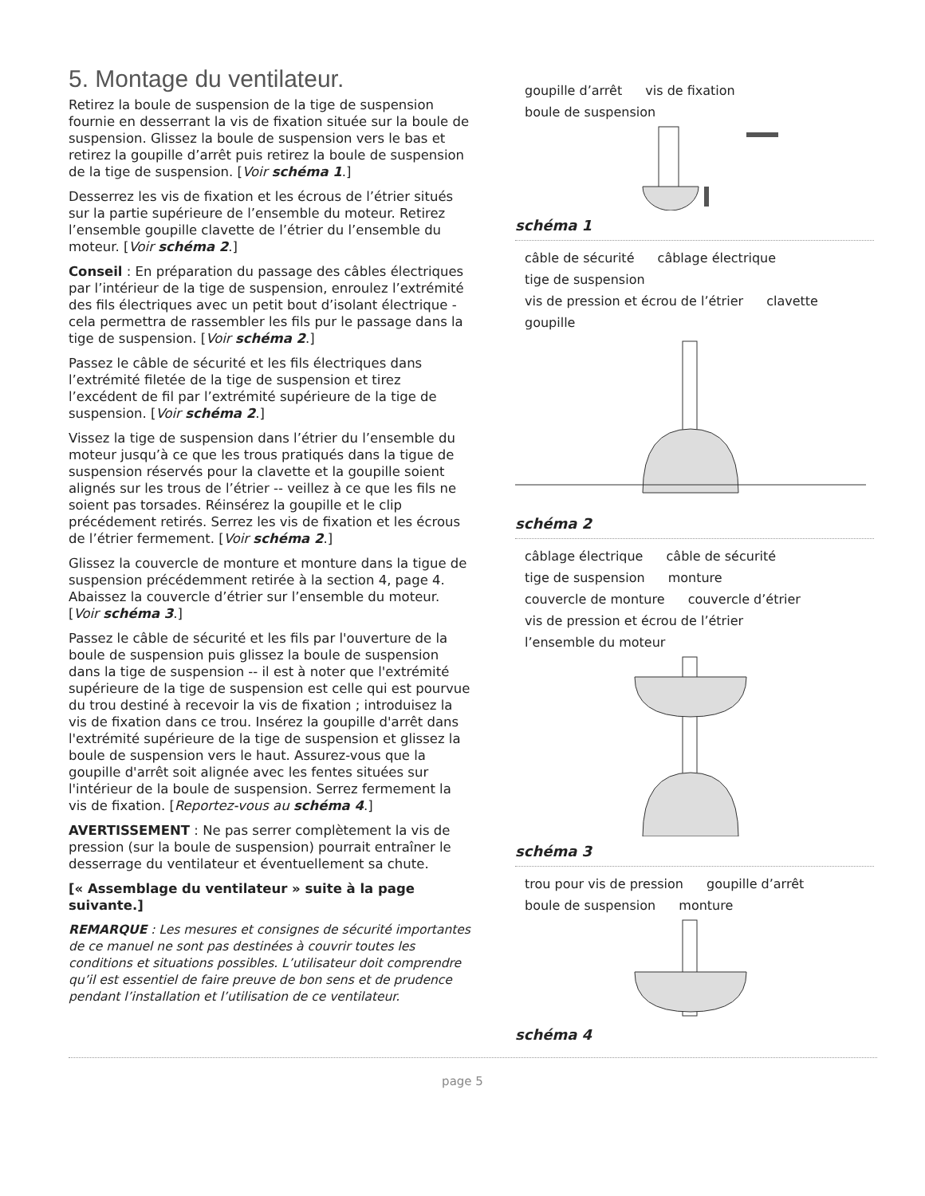5. Montage du ventilateur.
Retirez la boule de suspension de la tige de suspension fournie en desserrant la vis de fixation située sur la boule de suspension. Glissez la boule de suspension vers le bas et retirez la goupille d’arrêt puis retirez la boule de suspension de la tige de suspension. [Voir schéma 1.]
Desserrez les vis de fixation et les écrous de l’étrier situés sur la partie supérieure de l’ensemble du moteur. Retirez l’ensemble goupille clavette de l’étrier du l’ensemble du moteur. [Voir schéma 2.]
Conseil : En préparation du passage des câbles électriques par l’intérieur de la tige de suspension, enroulez l’extrémité des fils électriques avec un petit bout d’isolant électrique - cela permettra de rassembler les fils pur le passage dans la tige de suspension. [Voir schéma 2.]
Passez le câble de sécurité et les fils électriques dans l’extrémité filetée de la tige de suspension et tirez l’excédent de fil par l’extrémité supérieure de la tige de suspension. [Voir schéma 2.]
Vissez la tige de suspension dans l’étrier du l’ensemble du moteur jusqu’à ce que les trous pratiqués dans la tigue de suspension réservés pour la clavette et la goupille soient alignés sur les trous de l’étrier -- veillez à ce que les fils ne soient pas torsades. Réinsérez la goupille et le clip précédement retirés. Serrez les vis de fixation et les écrous de l’étrier fermement. [Voir schéma 2.]
Glissez la couvercle de monture et monture dans la tigue de suspension précédemment retirée à la section 4, page 4. Abaissez la couvercle d’étrier sur l’ensemble du moteur. [Voir schéma 3.]
Passez le câble de sécurité et les fils par l'ouverture de la boule de suspension puis glissez la boule de suspension dans la tige de suspension -- il est à noter que l'extrémité supérieure de la tige de suspension est celle qui est pourvue du trou destiné à recevoir la vis de fixation ; introduisez la vis de fixation dans ce trou. Insérez la goupille d'arrêt dans l'extrémité supérieure de la tige de suspension et glissez la boule de suspension vers le haut. Assurez-vous que la goupille d'arrêt soit alignée avec les fentes situées sur l'intérieur de la boule de suspension. Serrez fermement la vis de fixation. [Reportez-vous au schéma 4.]
AVERTISSEMENT : Ne pas serrer complètement la vis de pression (sur la boule de suspension) pourrait entraîner le desserrage du ventilateur et éventuellement sa chute.
[« Assemblage du ventilateur » suite à la page suivante.]
REMARQUE : Les mesures et consignes de sécurité importantes de ce manuel ne sont pas destinées à couvrir toutes les conditions et situations possibles. L’utilisateur doit comprendre qu’il est essentiel de faire preuve de bon sens et de prudence pendant l’installation et l’utilisation de ce ventilateur.
goupille d’arrêt vis de fixation boule de suspension
schéma 1
câble de sécurité câblage électrique tige de suspension vis de pression et écrou de l’étrier clavette goupille
schéma 2
câblage électrique câble de sécurité tige de suspension monture couvercle de monture couvercle d’étrier vis de pression et écrou de l’étrier l’ensemble du moteur
schéma 3
trou pour vis de pression goupille d’arrêt boule de suspension monture
schéma 4
page 5